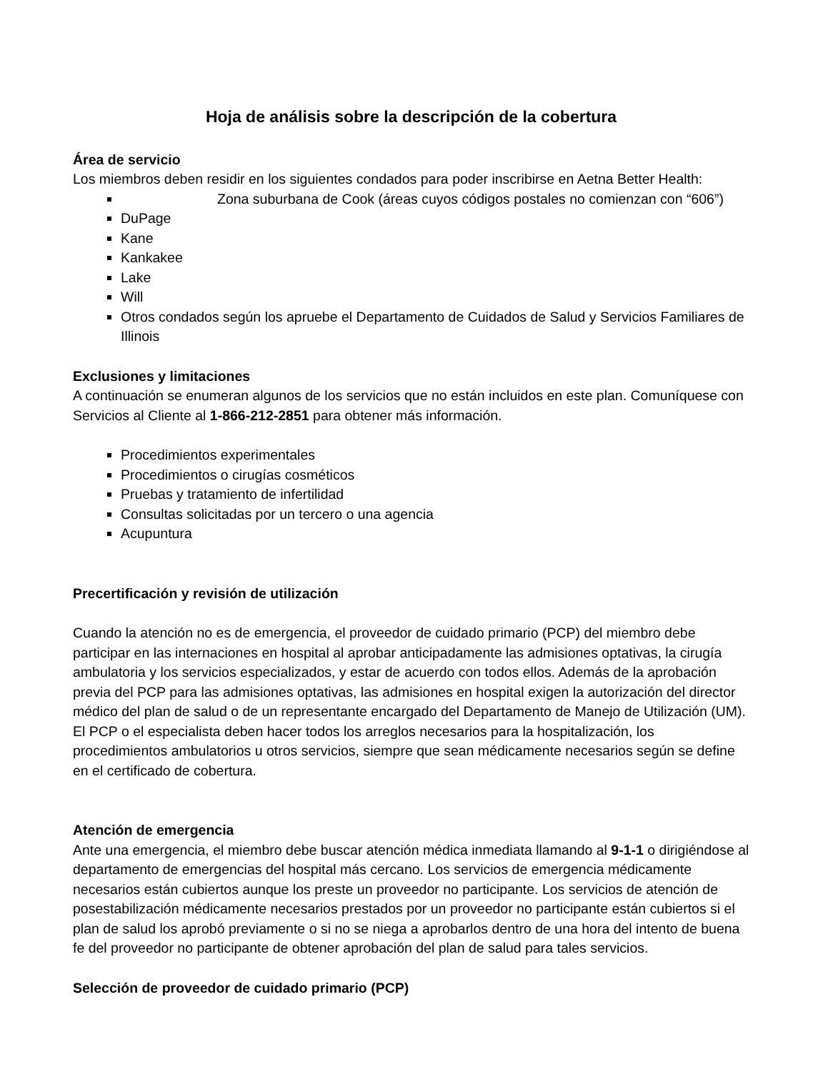Hoja de análisis sobre la descripción de la cobertura
Área de servicio
Los miembros deben residir en los siguientes condados para poder inscribirse en Aetna Better Health:
Zona suburbana de Cook (áreas cuyos códigos postales no comienzan con “606”)
DuPage
Kane
Kankakee
Lake
Will
Otros condados según los apruebe el Departamento de Cuidados de Salud y Servicios Familiares de Illinois
Exclusiones y limitaciones
A continuación se enumeran algunos de los servicios que no están incluidos en este plan. Comuníquese con Servicios al Cliente al 1-866-212-2851 para obtener más información.
Procedimientos experimentales
Procedimientos o cirugías cosméticos
Pruebas y tratamiento de infertilidad
Consultas solicitadas por un tercero o una agencia
Acupuntura
Precertificación y revisión de utilización
Cuando la atención no es de emergencia, el proveedor de cuidado primario (PCP) del miembro debe participar en las internaciones en hospital al aprobar anticipadamente las admisiones optativas, la cirugía ambulatoria y los servicios especializados, y estar de acuerdo con todos ellos. Además de la aprobación previa del PCP para las admisiones optativas, las admisiones en hospital exigen la autorización del director médico del plan de salud o de un representante encargado del Departamento de Manejo de Utilización (UM). El PCP o el especialista deben hacer todos los arreglos necesarios para la hospitalización, los procedimientos ambulatorios u otros servicios, siempre que sean médicamente necesarios según se define en el certificado de cobertura.
Atención de emergencia
Ante una emergencia, el miembro debe buscar atención médica inmediata llamando al 9-1-1 o dirigiéndose al departamento de emergencias del hospital más cercano. Los servicios de emergencia médicamente necesarios están cubiertos aunque los preste un proveedor no participante. Los servicios de atención de posestabilización médicamente necesarios prestados por un proveedor no participante están cubiertos si el plan de salud los aprobó previamente o si no se niega a aprobarlos dentro de una hora del intento de buena fe del proveedor no participante de obtener aprobación del plan de salud para tales servicios.
Selección de proveedor de cuidado primario (PCP)